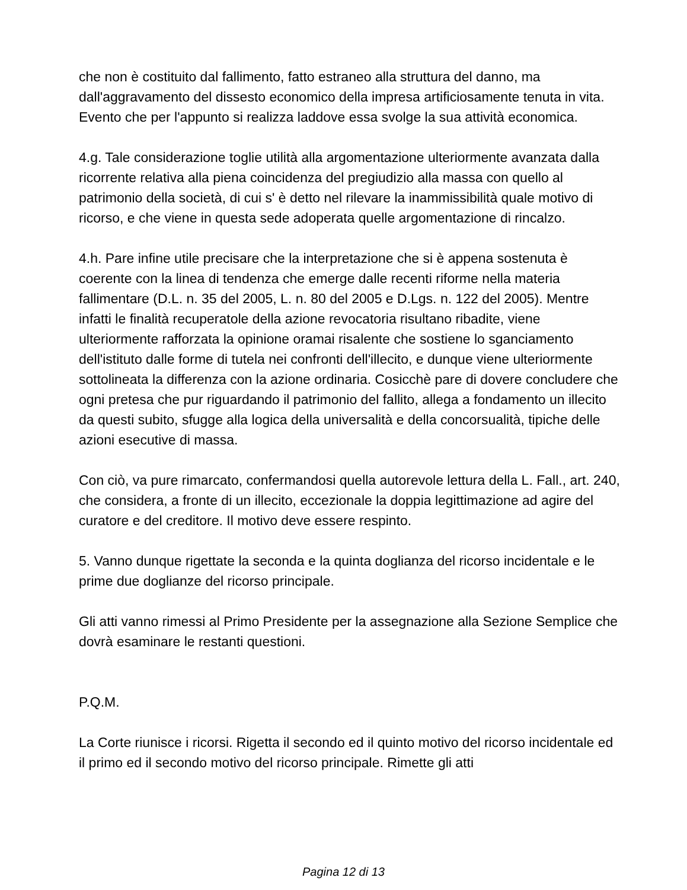che non è costituito dal fallimento, fatto estraneo alla struttura del danno, ma dall'aggravamento del dissesto economico della impresa artificiosamente tenuta in vita. Evento che per l'appunto si realizza laddove essa svolge la sua attività economica.
4.g. Tale considerazione toglie utilità alla argomentazione ulteriormente avanzata dalla ricorrente relativa alla piena coincidenza del pregiudizio alla massa con quello al patrimonio della società, di cui s' è detto nel rilevare la inammissibilità quale motivo di ricorso, e che viene in questa sede adoperata quelle argomentazione di rincalzo.
4.h. Pare infine utile precisare che la interpretazione che si è appena sostenuta è coerente con la linea di tendenza che emerge dalle recenti riforme nella materia fallimentare (D.L. n. 35 del 2005, L. n. 80 del 2005 e D.Lgs. n. 122 del 2005). Mentre infatti le finalità recuperatole della azione revocatoria risultano ribadite, viene ulteriormente rafforzata la opinione oramai risalente che sostiene lo sganciamento dell'istituto dalle forme di tutela nei confronti dell'illecito, e dunque viene ulteriormente sottolineata la differenza con la azione ordinaria. Cosicchè pare di dovere concludere che ogni pretesa che pur riguardando il patrimonio del fallito, allega a fondamento un illecito da questi subito, sfugge alla logica della universalità e della concorsualità, tipiche delle azioni esecutive di massa.
Con ciò, va pure rimarcato, confermandosi quella autorevole lettura della L. Fall., art. 240, che considera, a fronte di un illecito, eccezionale la doppia legittimazione ad agire del curatore e del creditore. Il motivo deve essere respinto.
5. Vanno dunque rigettate la seconda e la quinta doglianza del ricorso incidentale e le prime due doglianze del ricorso principale.
Gli atti vanno rimessi al Primo Presidente per la assegnazione alla Sezione Semplice che dovrà esaminare le restanti questioni.
P.Q.M.
La Corte riunisce i ricorsi. Rigetta il secondo ed il quinto motivo del ricorso incidentale ed il primo ed il secondo motivo del ricorso principale. Rimette gli atti
Pagina 12 di 13